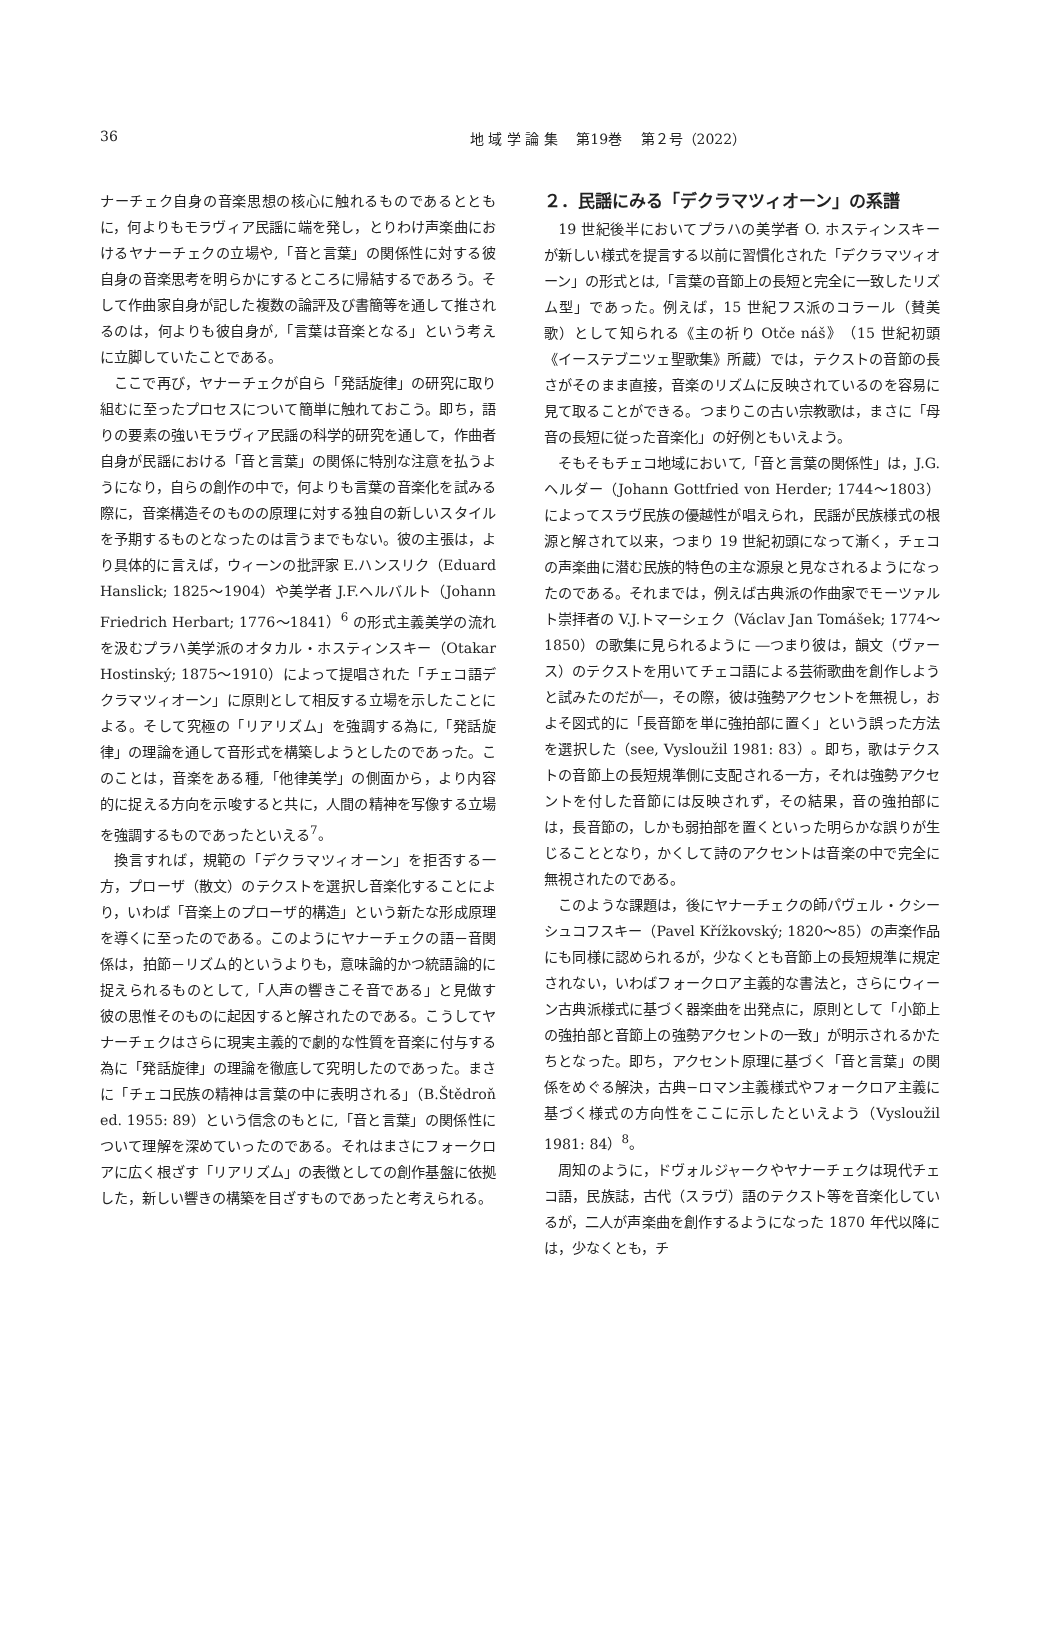36 地 域 学 論 集　 第19巻　 第２号（2022）
ナーチェク自身の音楽思想の核心に触れるものであるとともに，何よりもモラヴィア民謡に端を発し，とりわけ声楽曲におけるヤナーチェクの立場や,「音と言葉」の関係性に対する彼自身の音楽思考を明らかにするところに帰結するであろう。そして作曲家自身が記した複数の論評及び書簡等を通して推されるのは，何よりも彼自身が,「言葉は音楽となる」という考えに立脚していたことである。
ここで再び，ヤナーチェクが自ら「発話旋律」の研究に取り組むに至ったプロセスについて簡単に触れておこう。即ち，語りの要素の強いモラヴィア民謡の科学的研究を通して，作曲者自身が民謡における「音と言葉」の関係に特別な注意を払うようになり，自らの創作の中で，何よりも言葉の音楽化を試みる際に，音楽構造そのものの原理に対する独自の新しいスタイルを予期するものとなったのは言うまでもない。彼の主張は，より具体的に言えば，ウィーンの批評家 E.ハンスリク（Eduard Hanslick; 1825～1904）や美学者 J.F.ヘルバルト（Johann Friedrich Herbart; 1776～1841）<sup>6</sup> の形式主義美学の流れを汲むプラハ美学派のオタカル・ホスティンスキー（Otakar Hostinský; 1875～1910）によって提唱された「チェコ語デクラマツィオーン」に原則として相反する立場を示したことによる。そして究極の「リアリズム」を強調する為に,「発話旋律」の理論を通して音形式を構築しようとしたのであった。このことは，音楽をある種,「他律美学」の側面から，より内容的に捉える方向を示唆すると共に，人間の精神を写像する立場を強調するものであったといえる<sup>7</sup>。
換言すれば，規範の「デクラマツィオーン」を拒否する一方，プローザ（散文）のテクストを選択し音楽化することにより，いわば「音楽上のプローザ的構造」という新たな形成原理を導くに至ったのである。このようにヤナーチェクの語－音関係は，拍節－リズム的というよりも，意味論的かつ統語論的に捉えられるものとして,「人声の響きこそ音である」と見做す彼の思惟そのものに起因すると解されたのである。こうしてヤナーチェクはさらに現実主義的で劇的な性質を音楽に付与する為に「発話旋律」の理論を徹底して究明したのであった。まさに「チェコ民族の精神は言葉の中に表明される」（B.Štědroň ed. 1955: 89）という信念のもとに,「音と言葉」の関係性について理解を深めていったのである。それはまさにフォークロアに広く根ざす「リアリズム」の表徴としての創作基盤に依拠した，新しい響きの構築を目ざすものであったと考えられる。
２．民謡にみる「デクラマツィオーン」の系譜
19 世紀後半においてプラハの美学者 O. ホスティンスキーが新しい様式を提言する以前に習慣化された「デクラマツィオーン」の形式とは,「言葉の音節上の長短と完全に一致したリズム型」であった。例えば，15 世紀フス派のコラール（賛美歌）として知られる《主の祈り Otče náš》（15 世紀初頭《イーステブニツェ聖歌集》所蔵）では，テクストの音節の長さがそのまま直接，音楽のリズムに反映されているのを容易に見て取ることができる。つまりこの古い宗教歌は，まさに「母音の長短に従った音楽化」の好例ともいえよう。
そもそもチェコ地域において,「音と言葉の関係性」は，J.G.ヘルダー（Johann Gottfried von Herder; 1744～1803）によってスラヴ民族の優越性が唱えられ，民謡が民族様式の根源と解されて以来，つまり 19 世紀初頭になって漸く，チェコの声楽曲に潜む民族的特色の主な源泉と見なされるようになったのである。それまでは，例えば古典派の作曲家でモーツァルト崇拝者の V.J.トマーシェク（Václav Jan Tomášek; 1774～1850）の歌集に見られるように ―つまり彼は，韻文（ヴァース）のテクストを用いてチェコ語による芸術歌曲を創作しようと試みたのだが―，その際，彼は強勢アクセントを無視し，およそ図式的に「長音節を単に強拍部に置く」という誤った方法を選択した（see, Vysloužil 1981: 83）。即ち，歌はテクストの音節上の長短規準側に支配される一方，それは強勢アクセントを付した音節には反映されず，その結果，音の強拍部には，長音節の，しかも弱拍部を置くといった明らかな誤りが生じることとなり，かくして詩のアクセントは音楽の中で完全に無視されたのである。
このような課題は，後にヤナーチェクの師パヴェル・クシーシュコフスキー（Pavel Křížkovský; 1820～85）の声楽作品にも同様に認められるが，少なくとも音節上の長短規準に規定されない，いわばフォークロア主義的な書法と，さらにウィーン古典派様式に基づく器楽曲を出発点に，原則として「小節上の強拍部と音節上の強勢アクセントの一致」が明示されるかたちとなった。即ち，アクセント原理に基づく「音と言葉」の関係をめぐる解決，古典−ロマン主義様式やフォークロア主義に基づく様式の方向性をここに示したといえよう（Vysloužil 1981: 84）<sup>8</sup>。
周知のように，ドヴォルジャークやヤナーチェクは現代チェコ語，民族誌，古代（スラヴ）語のテクスト等を音楽化しているが，二人が声楽曲を創作するようになった 1870 年代以降には，少なくとも，チ